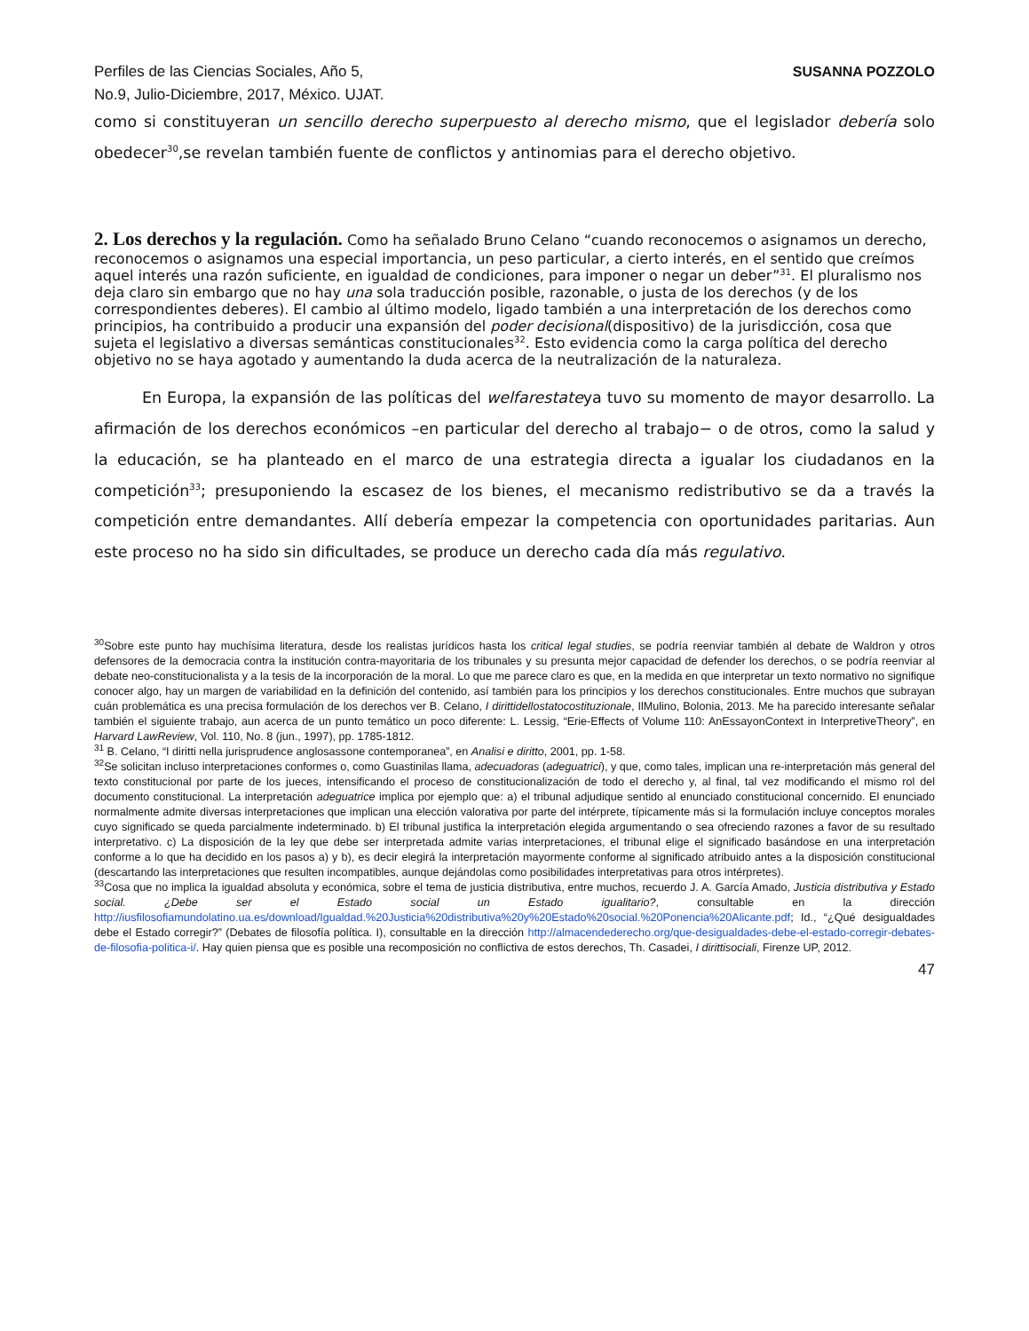Perfiles de las Ciencias Sociales, Año 5,
No.9, Julio-Diciembre, 2017, México. UJAT. SUSANNA POZZOLO
como si constituyeran un sencillo derecho superpuesto al derecho mismo, que el legislador debería solo obedecer<sup>30</sup>,se revelan también fuente de conflictos y antinomias para el derecho objetivo.
2. Los derechos y la regulación.
Como ha señalado Bruno Celano “cuando reconocemos o asignamos un derecho, reconocemos o asignamos una especial importancia, un peso particular, a cierto interés, en el sentido que creímos aquel interés una razón suficiente, en igualdad de condiciones, para imponer o negar un deber”<sup>31</sup>. El pluralismo nos deja claro sin embargo que no hay una sola traducción posible, razonable, o justa de los derechos (y de los correspondientes deberes). El cambio al último modelo, ligado también a una interpretación de los derechos como principios, ha contribuido a producir una expansión del poder decisional(dispositivo) de la jurisdicción, cosa que sujeta el legislativo a diversas semánticas constitucionales<sup>32</sup>. Esto evidencia como la carga política del derecho objetivo no se haya agotado y aumentando la duda acerca de la neutralización de la naturaleza.
En Europa, la expansión de las políticas del welfarestateya tuvo su momento de mayor desarrollo. La afirmación de los derechos económicos –en particular del derecho al trabajo− o de otros, como la salud y la educación, se ha planteado en el marco de una estrategia directa a igualar los ciudadanos en la competición<sup>33</sup>; presuponiendo la escasez de los bienes, el mecanismo redistributivo se da a través la competición entre demandantes. Allí debería empezar la competencia con oportunidades paritarias. Aun este proceso no ha sido sin dificultades, se produce un derecho cada día más regulativo.
<sup>30</sup> Sobre este punto hay muchísima literatura, desde los realistas jurídicos hasta los critical legal studies, se podría reenviar también al debate de Waldron y otros defensores de la democracia contra la institución contra-mayoritaria de los tribunales y su presunta mejor capacidad de defender los derechos, o se podría reenviar al debate neo-constitucionalista y a la tesis de la incorporación de la moral. Lo que me parece claro es que, en la medida en que interpretar un texto normativo no signifique conocer algo, hay un margen de variabilidad en la definición del contenido, así también para los principios y los derechos constitucionales. Entre muchos que subrayan cuán problemática es una precisa formulación de los derechos ver B. Celano, I dirittidellostatocostituzionale, IlMulino, Bolonia, 2013. Me ha parecido interesante señalar también el siguiente trabajo, aun acerca de un punto temático un poco diferente: L. Lessig, “Erie-Effects of Volume 110: AnEssayonContext in InterpretiveTheory”, en Harvard LawReview, Vol. 110, No. 8 (jun., 1997), pp. 1785-1812.
<sup>31</sup> B. Celano, “I diritti nella jurisprudence anglosassone contemporanea”, en Analisi e diritto, 2001, pp. 1-58.
<sup>32</sup> Se solicitan incluso interpretaciones conformes o, como Guastinilas llama, adecuadoras (adeguatrici), y que, como tales, implican una re-interpretación más general del texto constitucional por parte de los jueces, intensificando el proceso de constitucionalización de todo el derecho y, al final, tal vez modificando el mismo rol del documento constitucional. La interpretación adeguatrice implica por ejemplo que: a) el tribunal adjudique sentido al enunciado constitucional concernido. El enunciado normalmente admite diversas interpretaciones que implican una elección valorativa por parte del intérprete, típicamente más si la formulación incluye conceptos morales cuyo significado se queda parcialmente indeterminado. b) El tribunal justifica la interpretación elegida argumentando o sea ofreciendo razones a favor de su resultado interpretativo. c) La disposición de la ley que debe ser interpretada admite varias interpretaciones, el tribunal elige el significado basándose en una interpretación conforme a lo que ha decidido en los pasos a) y b), es decir elegirá la interpretación mayormente conforme al significado atribuido antes a la disposición constitucional (descartando las interpretaciones que resulten incompatibles, aunque dejándolas como posibilidades interpretativas para otros intérpretes).
<sup>33</sup> Cosa que no implica la igualdad absoluta y económica, sobre el tema de justicia distributiva, entre muchos, recuerdo J. A. García Amado, Justicia distributiva y Estado social. ¿Debe ser el Estado social un Estado igualitario?, consultable en la dirección http://iusfilosofiamundolatino.ua.es/download/Igualdad.%20Justicia%20distributiva%20y%20Estado%20social.%20Ponencia%20Alicante.pdf; Id., “¿Qué desigualdades debe el Estado corregir?” (Debates de filosofía política. I), consultable en la dirección http://almacendederecho.org/que-desigualdades-debe-el-estado-corregir-debates-de-filosofia-politica-i/. Hay quien piensa que es posible una recomposición no conflictiva de estos derechos, Th. Casadei, I dirittisociali, Firenze UP, 2012.
47